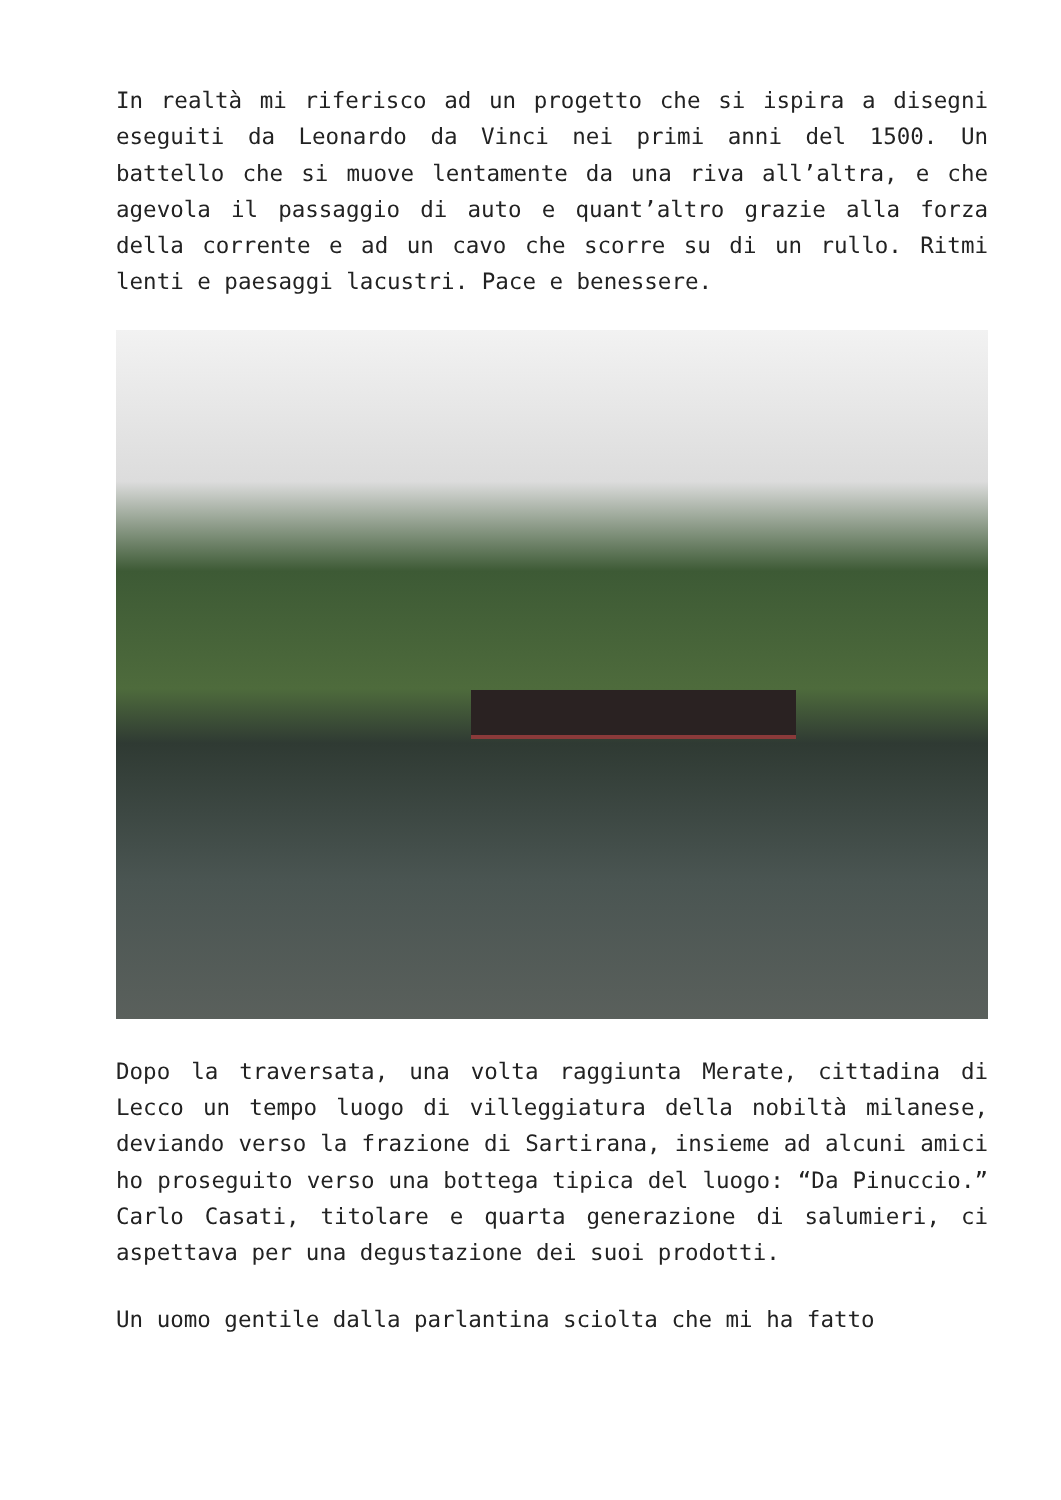In realtà mi riferisco ad un progetto che si ispira a disegni eseguiti da Leonardo da Vinci nei primi anni del 1500. Un battello che si muove lentamente da una riva all’altra, e che agevola il passaggio di auto e quant’altro grazie alla forza della corrente e ad un cavo che scorre su di un rullo. Ritmi lenti e paesaggi lacustri. Pace e benessere.
Dopo la traversata, una volta raggiunta Merate, cittadina di Lecco un tempo luogo di villeggiatura della nobiltà milanese, deviando verso la frazione di Sartirana, insieme ad alcuni amici ho proseguito verso una bottega tipica del luogo: “Da Pinuccio.” Carlo Casati, titolare e quarta generazione di salumieri, ci aspettava per una degustazione dei suoi prodotti.
Un uomo gentile dalla parlantina sciolta che mi ha fatto